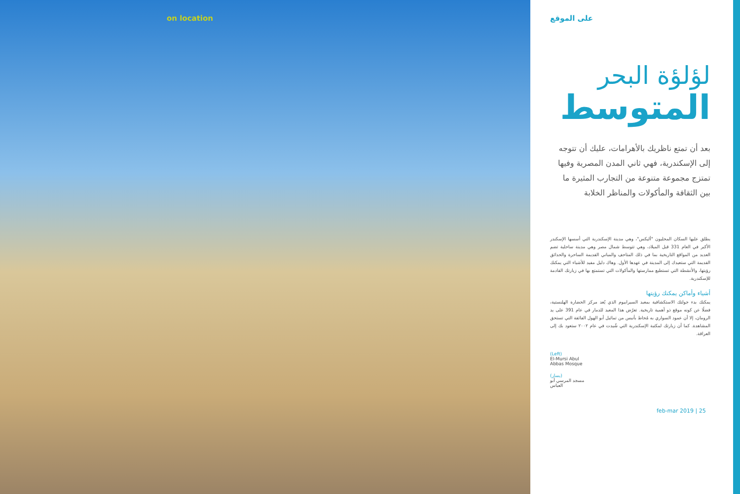on location
على الموقع
لؤلؤة البحر
المتوسط
بعد أن تمتع ناظريك بالأهرامات، عليك أن تتوجه إلى الإسكندرية، فهي ثاني المدن المصرية وفيها تمتزج مجموعة متنوعة من التجارب المثيرة ما بين الثقافة والمأكولات والمناظر الخلابة
يطلق عليها السكان المحليون "أليكس"، وهي مدينة الإسكندرية التي أسسها الإسكندر الأكبر في العام 331 قبل الميلاد، وهي تتوسط شمال مصر وهي مدينة ساحلية تضم العديد من المواقع التاريخية بما في ذلك المتاحف والمباني القديمة الساحرة والحدائق القديمة التي ستعيدك إلى المدينة في عهدها الأول. وهاك دليل مفيد للأشياء التي يمكنك رؤيتها، والأنشطة التي تستطيع ممارستها والمأكولات التي تستمتع بها في زيارتك القادمة للإسكندرية.
أشياء وأماكن يمكنك رؤيتها
يمكنك بدء جولتك الاستكشافية بمعبد السيرابيوم الذي يُعد مركز الحضارة الهلنستية، فضلًا عن كونه موقع ذو أهمية تاريخية. تعرّض هذا المعبد للدمار في عام 391 على يد الرومان، إلا أن عمود السواري به مُحاط بأنبس من تماثيل أبو الهول الفائقة التي تستحق المشاهدة. كما أن زيارتك لمكتبة الإسكندرية التي شُيدت في عام ٢٠٠٢ ستعود بك إلى العراقة.
(Left)
El-Mursi Abul
Abbas Mosque
(يسار)
مسجد المرسي أبو
العباس
feb-mar 2019 | 25